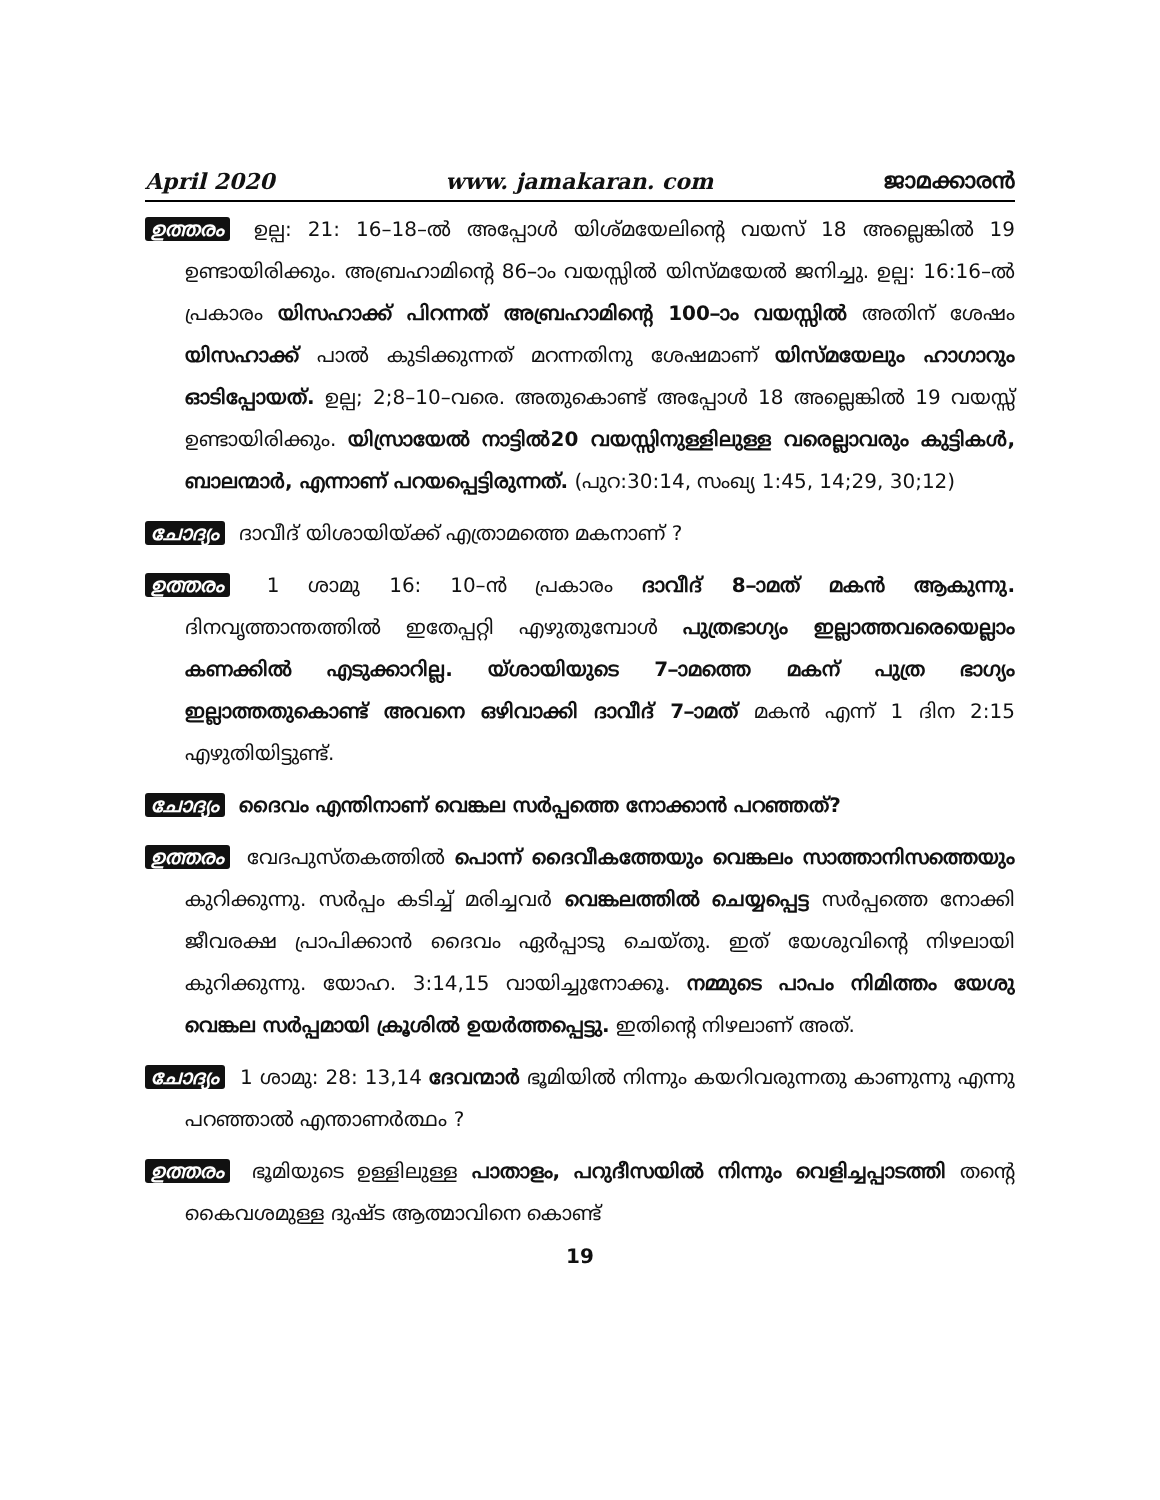April 2020 www. jamakaran. com ജാമക്കാരൻ
ഉത്തരം ഉല്പ: 21: 16–18–ൽ അപ്പോൾ യിശ്മയേലിന്റെ വയസ് 18 അല്ലെങ്കിൽ 19 ഉണ്ടായിരിക്കും. അബ്രഹാമിന്റെ 86–ാം വയസ്സിൽ യിസ്മയേൽ ജനിച്ചു. ഉല്പ: 16:16–ൽ പ്രകാരം യിസഹാക്ക് പിറന്നത് അബ്രഹാമിന്റെ 100–ാം വയസ്സിൽ അതിന് ശേഷം യിസഹാക്ക് പാൽ കുടിക്കുന്നത് മറന്നതിനു ശേഷമാണ് യിസ്മയേലും ഹാഗാറും ഓടിപ്പോയത്. ഉല്പ; 2;8–10–വരെ. അതുകൊണ്ട് അപ്പോൾ 18 അല്ലെങ്കിൽ 19 വയസ്സ് ഉണ്ടായിരിക്കും. യിസ്രായേൽ നാട്ടിൽ20 വയസ്സിനുള്ളിലുള്ള വരെല്ലാവരും കുട്ടികൾ, ബാലന്മാർ, എന്നാണ് പറയപ്പെട്ടിരുന്നത്. (പുറ:30:14, സംഖ്യ 1:45, 14;29, 30;12)
ചോദ്യം ദാവീദ് യിശായിയ്ക്ക് എത്രാമത്തെ മകനാണ് ?
ഉത്തരം 1 ശാമു 16: 10–ൻ പ്രകാരം ദാവീദ് 8–ാമത് മകൻ ആകുന്നു. ദിനവൃത്താന്തത്തിൽ ഇതേപ്പറ്റി എഴുതുമ്പോൾ പുത്രഭാഗ്യം ഇല്ലാത്തവരെയെല്ലാം കണക്കിൽ എടുക്കാറില്ല. യ്ശായിയുടെ 7–ാമത്തെ മകന് പുത്ര ഭാഗ്യം ഇല്ലാത്തതുകൊണ്ട് അവനെ ഒഴിവാക്കി ദാവീദ് 7–ാമത് മകൻ എന്ന് 1 ദിന 2:15 എഴുതിയിട്ടുണ്ട്.
ചോദ്യം ദൈവം എന്തിനാണ് വെങ്കല സർപ്പത്തെ നോക്കാൻ പറഞ്ഞത്?
ഉത്തരം വേദപുസ്തകത്തിൽ പൊന്ന് ദൈവീകത്തേയും വെങ്കലം സാത്താനിസത്തെയും കുറിക്കുന്നു. സർപ്പം കടിച്ച് മരിച്ചവർ വെങ്കലത്തിൽ ചെയ്യപ്പെട്ട സർപ്പത്തെ നോക്കി ജീവരക്ഷ പ്രാപിക്കാൻ ദൈവം ഏർപ്പാടു ചെയ്തു. ഇത് യേശുവിന്റെ നിഴലായി കുറിക്കുന്നു. യോഹ. 3:14,15 വായിച്ചുനോക്കൂ. നമ്മുടെ പാപം നിമിത്തം യേശു വെങ്കല സർപ്പമായി ക്രൂശിൽ ഉയർത്തപ്പെട്ടു. ഇതിന്റെ നിഴലാണ് അത്.
ചോദ്യം 1 ശാമു: 28: 13,14 ദേവന്മാർ ഭൂമിയിൽ നിന്നും കയറിവരുന്നതു കാണുന്നു എന്നു പറഞ്ഞാൽ എന്താണർത്ഥം ?
ഉത്തരം ഭൂമിയുടെ ഉള്ളിലുള്ള പാതാളം, പറുദീസയിൽ നിന്നും വെളിച്ചപ്പാടത്തി തന്റെ കൈവശമുള്ള ദുഷ്ട ആത്മാവിനെ കൊണ്ട്
19